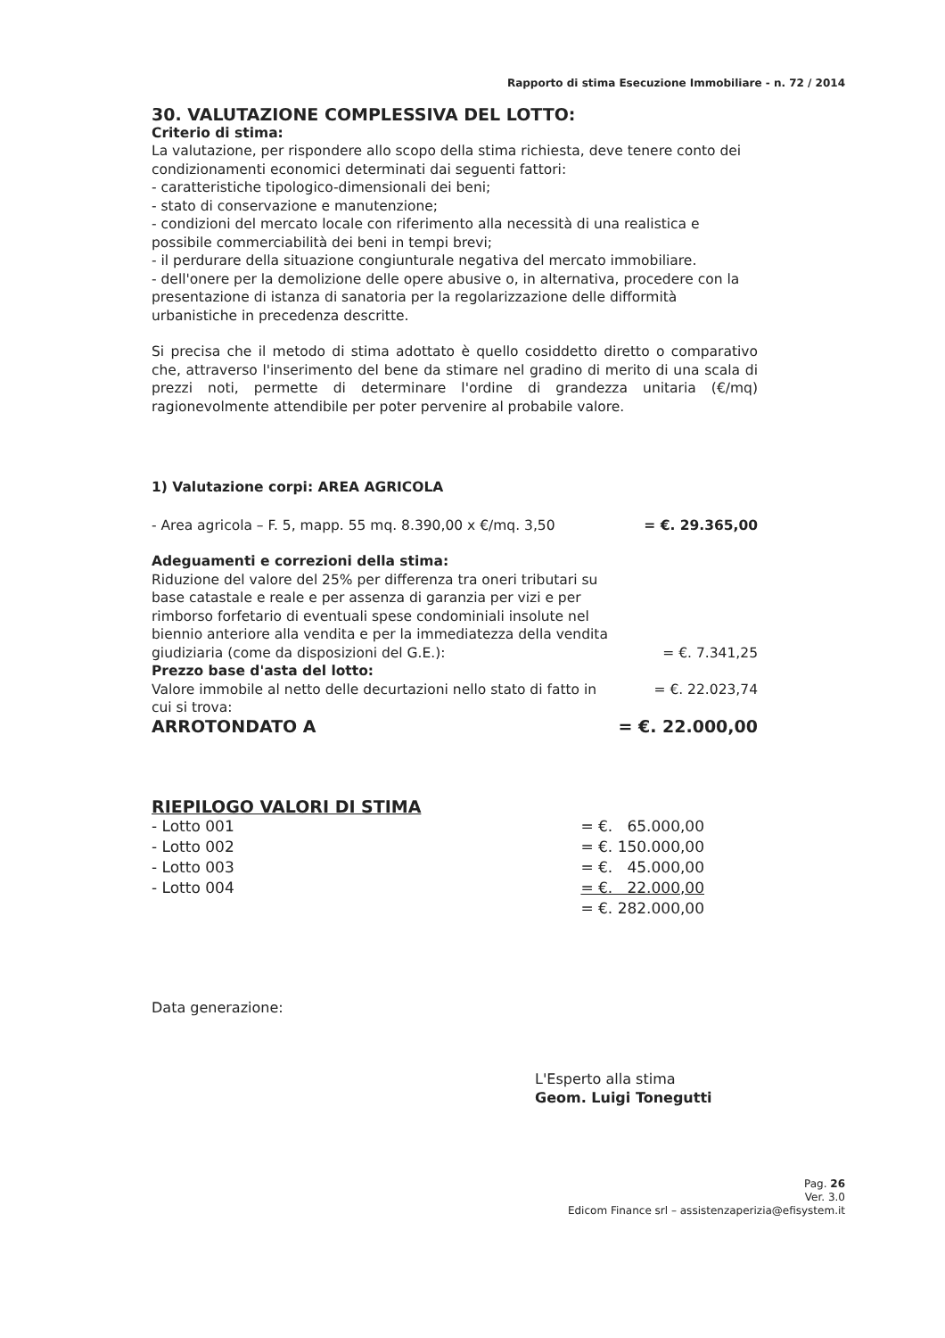Rapporto di stima Esecuzione Immobiliare - n. 72 / 2014
30. VALUTAZIONE COMPLESSIVA DEL LOTTO:
Criterio di stima:
La valutazione, per rispondere allo scopo della stima richiesta, deve tenere conto dei condizionamenti economici determinati dai seguenti fattori:
- caratteristiche tipologico-dimensionali dei beni;
- stato di conservazione e manutenzione;
- condizioni del mercato locale con riferimento alla necessità di una realistica e possibile commerciabilità dei beni in tempi brevi;
- il perdurare della situazione congiunturale negativa del mercato immobiliare.
- dell'onere per la demolizione delle opere abusive o, in alternativa, procedere con la presentazione di istanza di sanatoria per la regolarizzazione delle difformità urbanistiche in precedenza descritte.
Si precisa che il metodo di stima adottato è quello cosiddetto diretto o comparativo che, attraverso l'inserimento del bene da stimare nel gradino di merito di una scala di prezzi noti, permette di determinare l'ordine di grandezza unitaria (€/mq) ragionevolmente attendibile per poter pervenire al probabile valore.
1) Valutazione corpi: AREA AGRICOLA
| - Area agricola – F. 5, mapp. 55 mq. 8.390,00 x €/mq. 3,50 | = €. 29.365,00 |
| Adeguamenti e correzioni della stima: | |
| Riduzione del valore del 25% per differenza tra oneri tributari su base catastale e reale e per assenza di garanzia per vizi e per rimborso forfetario di eventuali spese condominiali insolute nel biennio anteriore alla vendita e per la immediatezza della vendita giudiziaria (come da disposizioni del G.E.): | = €. 7.341,25 |
| Prezzo base d'asta del lotto: | |
| Valore immobile al netto delle decurtazioni nello stato di fatto in cui si trova: | = €. 22.023,74 |
| ARROTONDATO A | = €. 22.000,00 |
RIEPILOGO VALORI DI STIMA
| - Lotto 001 | = €. 65.000,00 |
| - Lotto 002 | = €. 150.000,00 |
| - Lotto 003 | = €. 45.000,00 |
| - Lotto 004 | = €. 22.000,00 |
| | = €. 282.000,00 |
Data generazione:
L'Esperto alla stima
Geom. Luigi Tonegutti
Pag. 26
Ver. 3.0
Edicom Finance srl – assistenzaperizia@efisystem.it